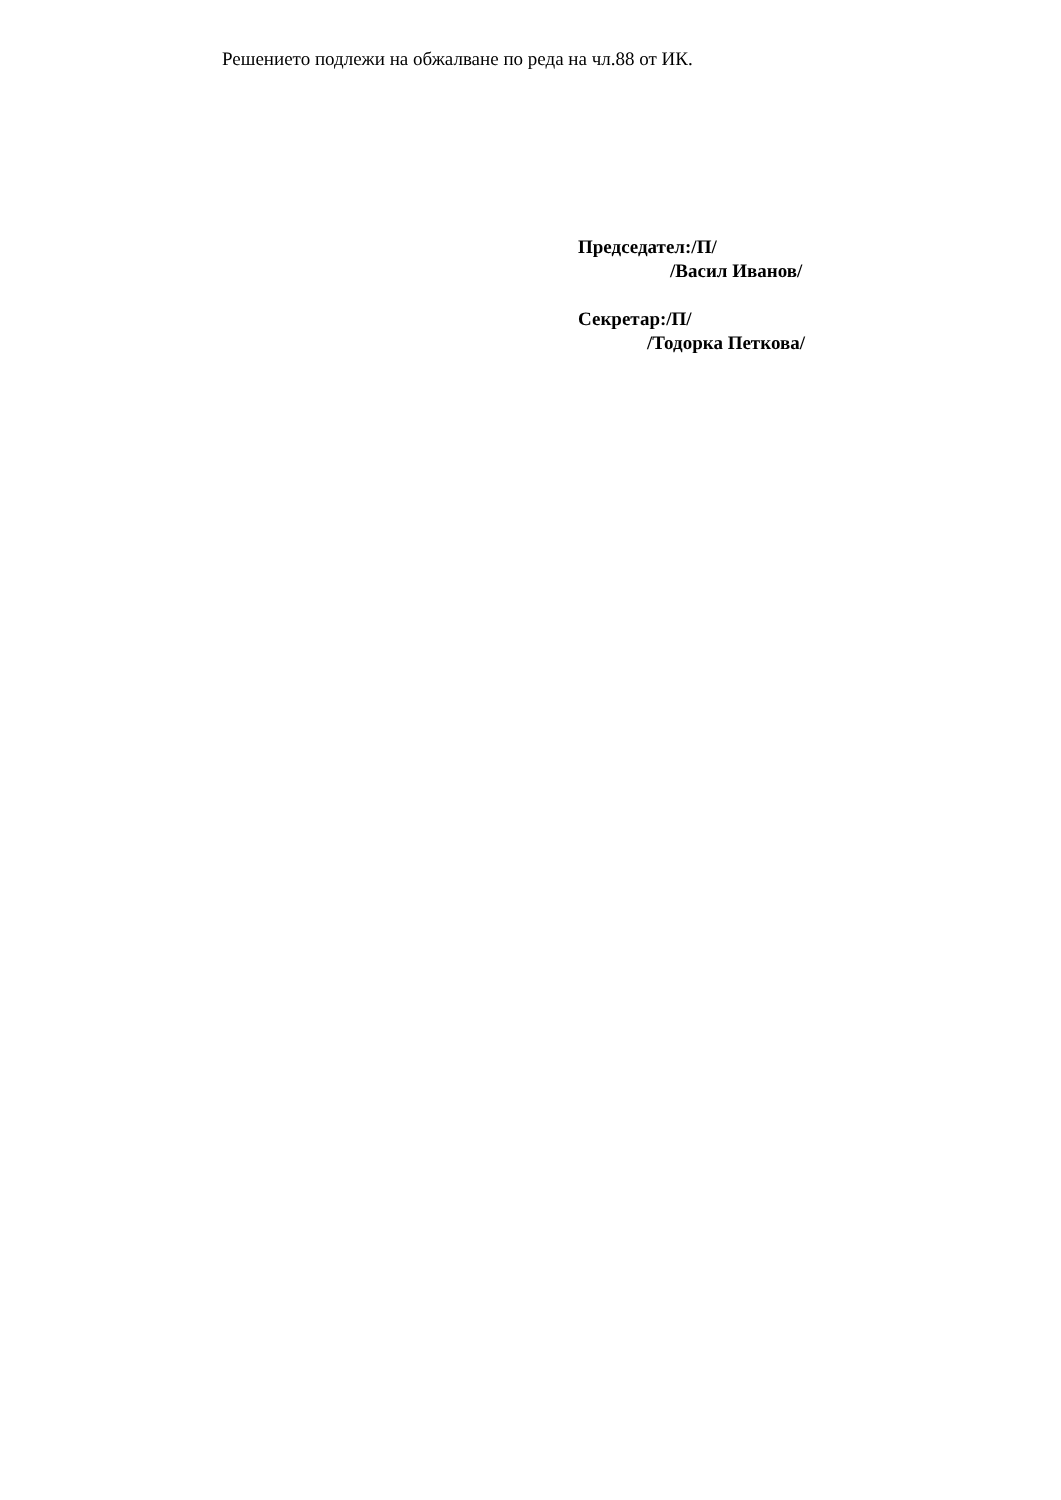Решението подлежи на обжалване по реда на чл.88 от ИК.
Председател:/П/
/Васил Иванов/
Секретар:/П/
/Тодорка Петкова/